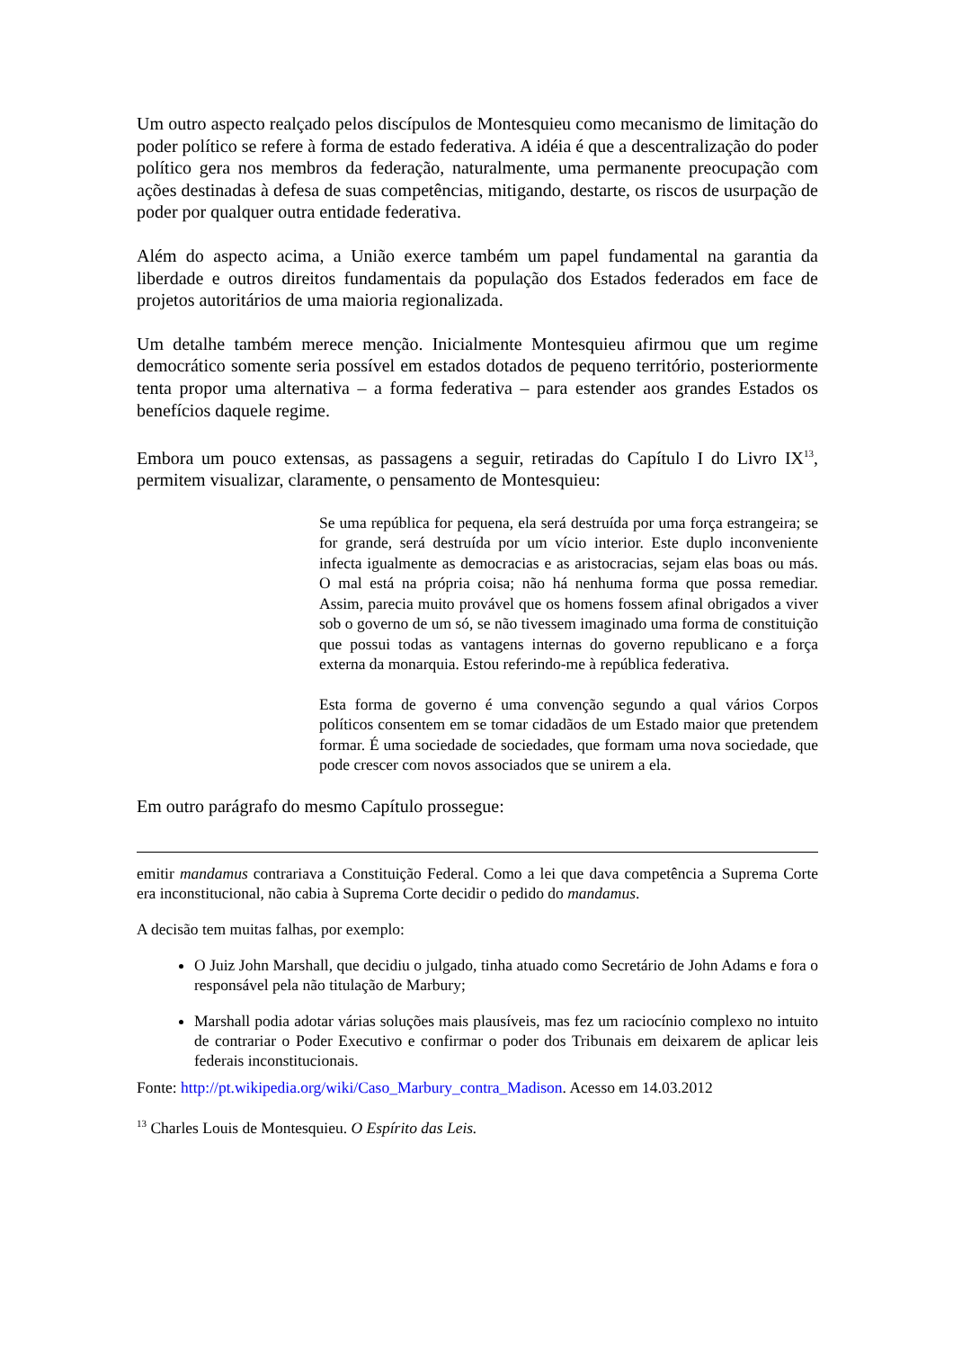Um outro aspecto realçado pelos discípulos de Montesquieu como mecanismo de limitação do poder político se refere à forma de estado federativa. A idéia é que a descentralização do poder político gera nos membros da federação, naturalmente, uma permanente preocupação com ações destinadas à defesa de suas competências, mitigando, destarte, os riscos de usurpação de poder por qualquer outra entidade federativa.
Além do aspecto acima, a União exerce também um papel fundamental na garantia da liberdade e outros direitos fundamentais da população dos Estados federados em face de projetos autoritários de uma maioria regionalizada.
Um detalhe também merece menção. Inicialmente Montesquieu afirmou que um regime democrático somente seria possível em estados dotados de pequeno território, posteriormente tenta propor uma alternativa – a forma federativa – para estender aos grandes Estados os benefícios daquele regime.
Embora um pouco extensas, as passagens a seguir, retiradas do Capítulo I do Livro IX<sup>13</sup>, permitem visualizar, claramente, o pensamento de Montesquieu:
Se uma república for pequena, ela será destruída por uma força estrangeira; se for grande, será destruída por um vício interior. Este duplo inconveniente infecta igualmente as democracias e as aristocracias, sejam elas boas ou más. O mal está na própria coisa; não há nenhuma forma que possa remediar. Assim, parecia muito provável que os homens fossem afinal obrigados a viver sob o governo de um só, se não tivessem imaginado uma forma de constituição que possui todas as vantagens internas do governo republicano e a força externa da monarquia. Estou referindo-me à república federativa.
Esta forma de governo é uma convenção segundo a qual vários Corpos políticos consentem em se tomar cidadãos de um Estado maior que pretendem formar. É uma sociedade de sociedades, que formam uma nova sociedade, que pode crescer com novos associados que se unirem a ela.
Em outro parágrafo do mesmo Capítulo prossegue:
emitir mandamus contrariava a Constituição Federal. Como a lei que dava competência a Suprema Corte era inconstitucional, não cabia à Suprema Corte decidir o pedido do mandamus.
A decisão tem muitas falhas, por exemplo:
O Juiz John Marshall, que decidiu o julgado, tinha atuado como Secretário de John Adams e fora o responsável pela não titulação de Marbury;
Marshall podia adotar várias soluções mais plausíveis, mas fez um raciocínio complexo no intuito de contrariar o Poder Executivo e confirmar o poder dos Tribunais em deixarem de aplicar leis federais inconstitucionais.
Fonte: http://pt.wikipedia.org/wiki/Caso_Marbury_contra_Madison. Acesso em 14.03.2012
<sup>13</sup> Charles Louis de Montesquieu. O Espírito das Leis.